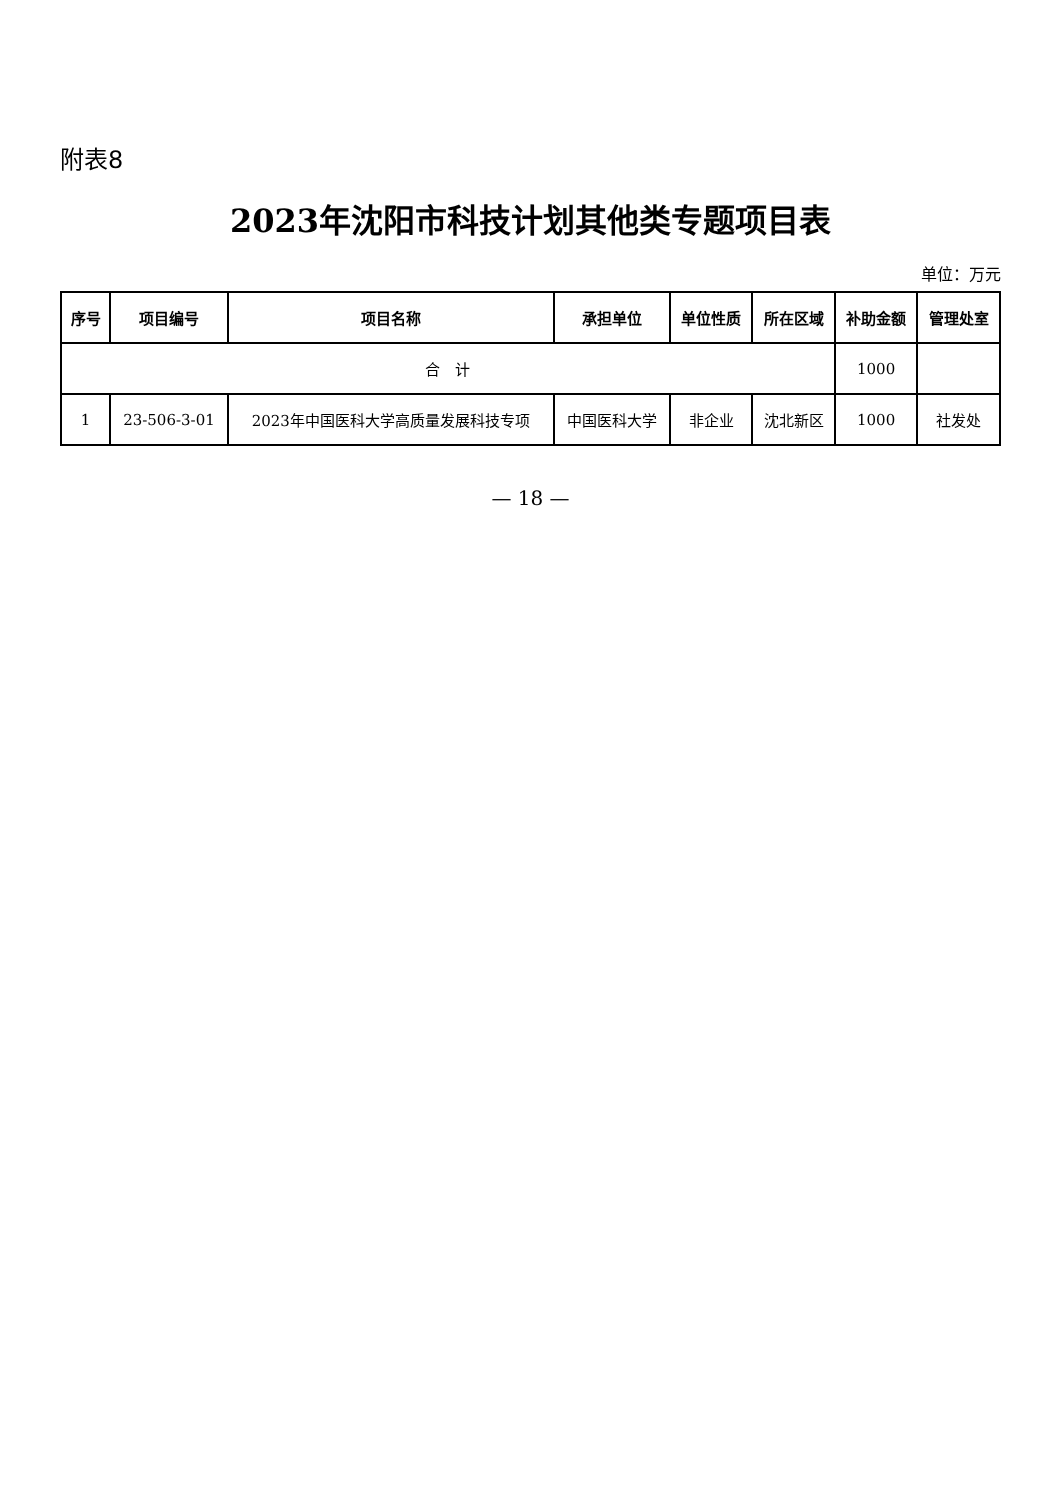附表8
2023年沈阳市科技计划其他类专题项目表
单位：万元
| 序号 | 项目编号 | 项目名称 | 承担单位 | 单位性质 | 所在区域 | 补助金额 | 管理处室 |
| --- | --- | --- | --- | --- | --- | --- | --- |
| 合 计 | | | | | | 1000 | |
| 1 | 23-506-3-01 | 2023年中国医科大学高质量发展科技专项 | 中国医科大学 | 非企业 | 沈北新区 | 1000 | 社发处 |
— 18 —